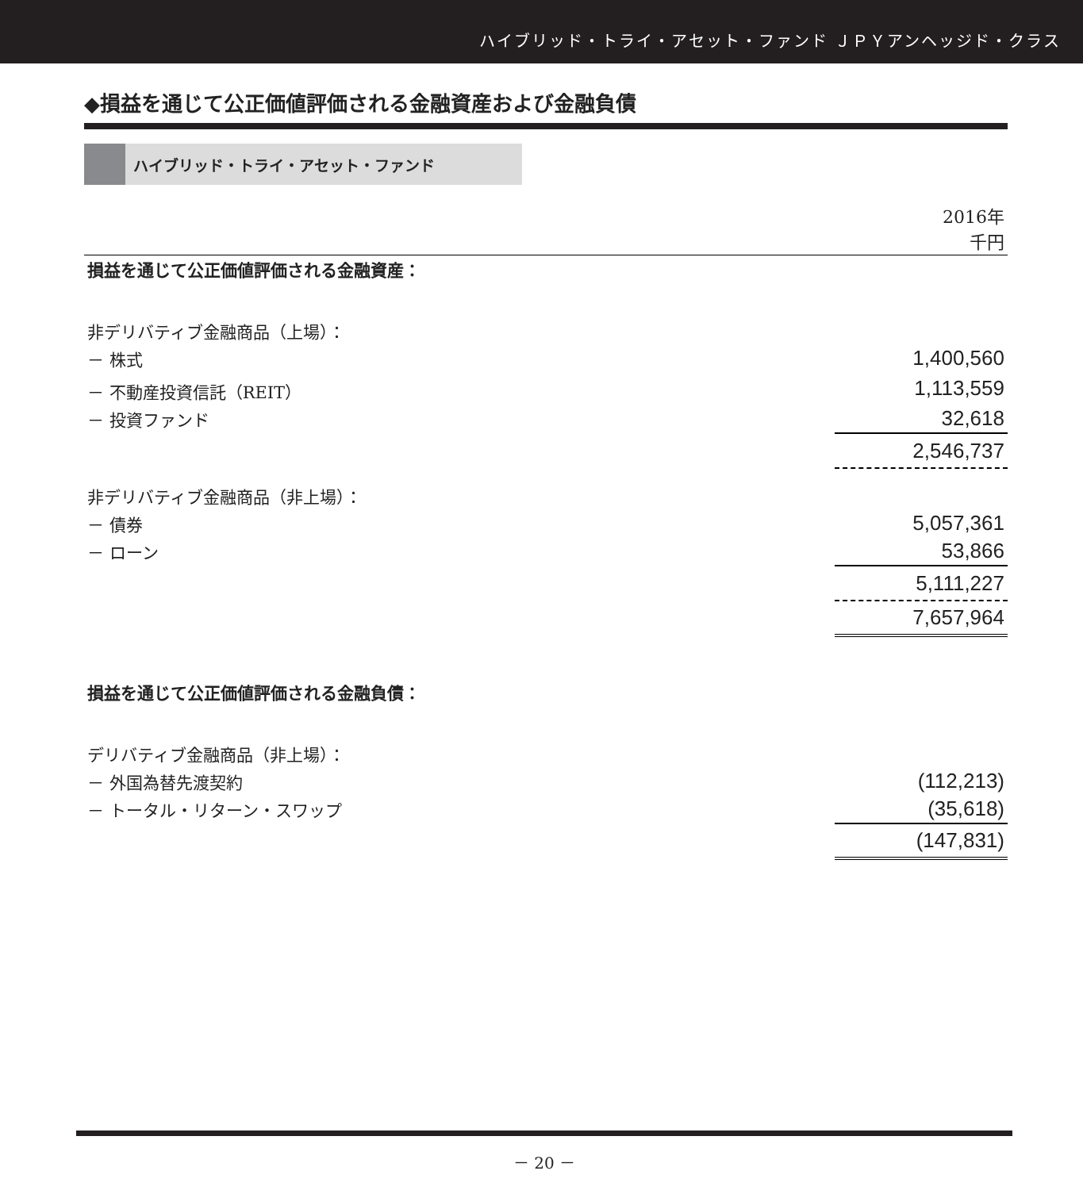ハイブリッド・トライ・アセット・ファンド ＪＰＹアンヘッジド・クラス
◆損益を通じて公正価値評価される金融資産および金融負債
ハイブリッド・トライ・アセット・ファンド
| | 2016年 千円 |
| 損益を通じて公正価値評価される金融資産： | |
| 非デリバティブ金融商品（上場）： | |
| － 株式 | 1,400,560 |
| － 不動産投資信託（REIT） | 1,113,559 |
| － 投資ファンド | 32,618 |
| | 2,546,737 |
| 非デリバティブ金融商品（非上場）： | |
| － 債券 | 5,057,361 |
| － ローン | 53,866 |
| | 5,111,227 |
| | 7,657,964 |
| 損益を通じて公正価値評価される金融負債： | |
| デリバティブ金融商品（非上場）： | |
| － 外国為替先渡契約 | (112,213) |
| － トータル・リターン・スワップ | (35,618) |
| | (147,831) |
－ 20 －